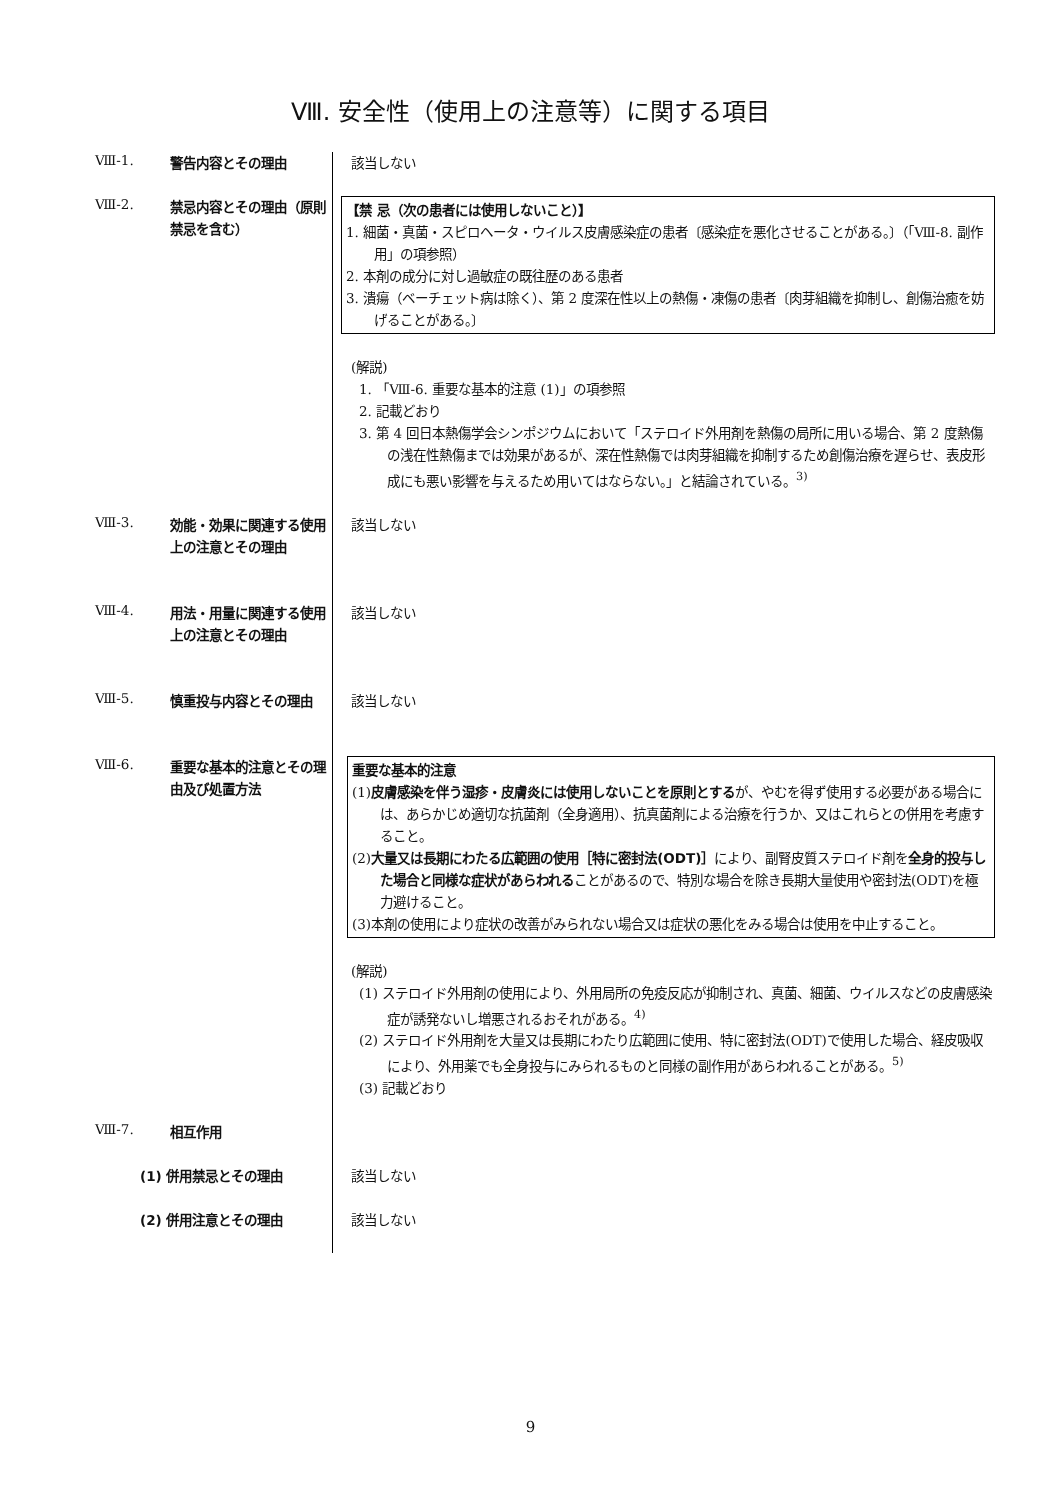Ⅷ. 安全性（使用上の注意等）に関する項目
Ⅷ-1.
警告内容とその理由 該当しない
Ⅷ-2.
禁忌内容とその理由（原則禁忌を含む）
【禁 忌（次の患者には使用しないこと）】
1. 細菌・真菌・スピロヘータ・ウイルス皮膚感染症の患者〔感染症を悪化させることがある。〕（「Ⅷ-8. 副作用」の項参照）
2. 本剤の成分に対し過敏症の既往歴のある患者
3. 潰瘍（ベーチェット病は除く）、第 2 度深在性以上の熱傷・凍傷の患者〔肉芽組織を抑制し、創傷治癒を妨げることがある。〕
(解説)
1. 「Ⅷ-6. 重要な基本的注意 (1)」の項参照
2. 記載どおり
3. 第 4 回日本熱傷学会シンポジウムにおいて「ステロイド外用剤を熱傷の局所に用いる場合、第 2 度熱傷の浅在性熱傷までは効果があるが、深在性熱傷では肉芽組織を抑制するため創傷治療を遅らせ、表皮形成にも悪い影響を与えるため用いてはならない。」と結論されている。<sup>3)</sup>
Ⅷ-3.
効能・効果に関連する使用上の注意とその理由
該当しない
Ⅷ-4.
用法・用量に関連する使用上の注意とその理由
該当しない
Ⅷ-5.
慎重投与内容とその理由
該当しない
Ⅷ-6.
重要な基本的注意とその理由及び処置方法
重要な基本的注意
(1)皮膚感染を伴う湿疹・皮膚炎には使用しないことを原則とするが、やむを得ず使用する必要がある場合には、あらかじめ適切な抗菌剤（全身適用）、抗真菌剤による治療を行うか、又はこれらとの併用を考慮すること。
(2)大量又は長期にわたる広範囲の使用［特に密封法(ODT)］により、副腎皮質ステロイド剤を全身的投与した場合と同様な症状があらわれることがあるので、特別な場合を除き長期大量使用や密封法(ODT)を極力避けること。
(3)本剤の使用により症状の改善がみられない場合又は症状の悪化をみる場合は使用を中止すること。
(解説)
(1) ステロイド外用剤の使用により、外用局所の免疫反応が抑制され、真菌、細菌、ウイルスなどの皮膚感染症が誘発ないし増悪されるおそれがある。<sup>4)</sup>
(2) ステロイド外用剤を大量又は長期にわたり広範囲に使用、特に密封法(ODT)で使用した場合、経皮吸収により、外用薬でも全身投与にみられるものと同様の副作用があらわれることがある。<sup>5)</sup>
(3) 記載どおり
Ⅷ-7.
相互作用
(1) 併用禁忌とその理由 該当しない
(2) 併用注意とその理由 該当しない
9